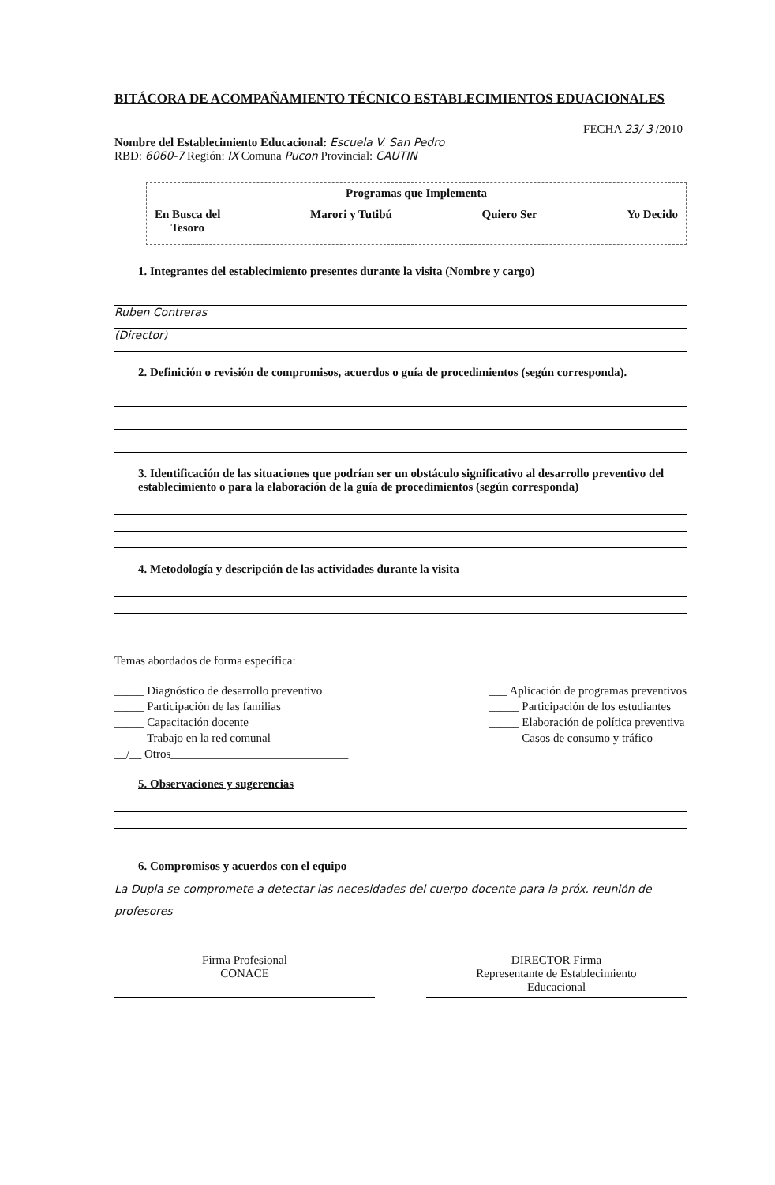BITÁCORA DE ACOMPAÑAMIENTO TÉCNICO ESTABLECIMIENTOS EDUACIONALES
FECHA 23/ 3 /2010
Nombre del Establecimiento Educacional: Escuela V. San Pedro
RBD: 6060-7 Región: IX Comuna Pucon Provincial: CAUTIN
Programas que Implementa
En Busca del
Tesoro Marori y Tutibú Quiero Ser Yo Decido
1. Integrantes del establecimiento presentes durante la visita (Nombre y cargo)
Ruben Contreras
(Director)
2. Definición o revisión de compromisos, acuerdos o guía de procedimientos (según corresponda).
3. Identificación de las situaciones que podrían ser un obstáculo significativo al desarrollo preventivo del establecimiento o para la elaboración de la guía de procedimientos (según corresponda)
4. Metodología y descripción de las actividades durante la visita
Temas abordados de forma específica:
_____ Diagnóstico de desarrollo preventivo
_____ Participación de las familias
_____ Capacitación docente
_____ Trabajo en la red comunal
__/__ Otros______________________________
___ Aplicación de programas preventivos
_____ Participación de los estudiantes
_____ Elaboración de política preventiva
_____ Casos de consumo y tráfico
5. Observaciones y sugerencias
6. Compromisos y acuerdos con el equipo
La Dupla se compromete a detectar las necesidades del cuerpo docente para la próx. reunión de profesores
Firma Profesional
CONACE
DIRECTOR Firma
Representante de Establecimiento
Educacional